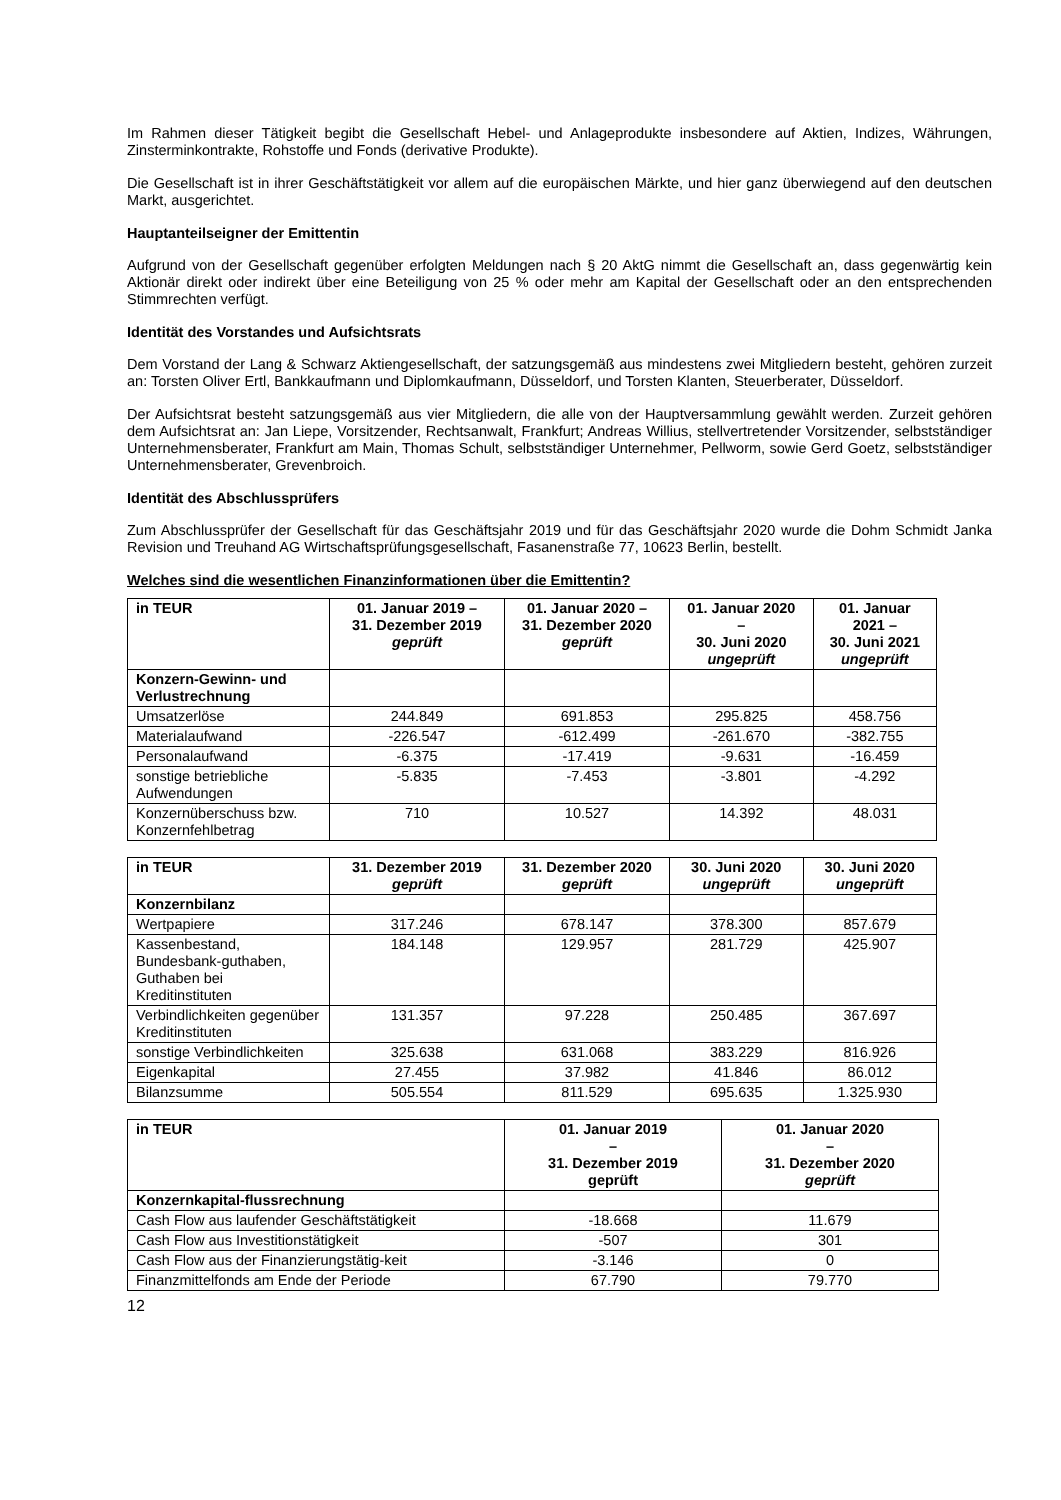Im Rahmen dieser Tätigkeit begibt die Gesellschaft Hebel- und Anlageprodukte insbesondere auf Aktien, Indizes, Währungen, Zinsterminkontrakte, Rohstoffe und Fonds (derivative Produkte).
Die Gesellschaft ist in ihrer Geschäftstätigkeit vor allem auf die europäischen Märkte, und hier ganz überwiegend auf den deutschen Markt, ausgerichtet.
Hauptanteilseigner der Emittentin
Aufgrund von der Gesellschaft gegenüber erfolgten Meldungen nach § 20 AktG nimmt die Gesellschaft an, dass gegenwärtig kein Aktionär direkt oder indirekt über eine Beteiligung von 25 % oder mehr am Kapital der Gesellschaft oder an den entsprechenden Stimmrechten verfügt.
Identität des Vorstandes und Aufsichtsrats
Dem Vorstand der Lang & Schwarz Aktiengesellschaft, der satzungsgemäß aus mindestens zwei Mitgliedern besteht, gehören zurzeit an: Torsten Oliver Ertl, Bankkaufmann und Diplomkaufmann, Düsseldorf, und Torsten Klanten, Steuerberater, Düsseldorf.
Der Aufsichtsrat besteht satzungsgemäß aus vier Mitgliedern, die alle von der Hauptversammlung gewählt werden. Zurzeit gehören dem Aufsichtsrat an: Jan Liepe, Vorsitzender, Rechtsanwalt, Frankfurt; Andreas Willius, stellvertretender Vorsitzender, selbstständiger Unternehmensberater, Frankfurt am Main, Thomas Schult, selbstständiger Unternehmer, Pellworm, sowie Gerd Goetz, selbstständiger Unternehmensberater, Grevenbroich.
Identität des Abschlussprüfers
Zum Abschlussprüfer der Gesellschaft für das Geschäftsjahr 2019 und für das Geschäftsjahr 2020 wurde die Dohm Schmidt Janka Revision und Treuhand AG Wirtschaftsprüfungsgesellschaft, Fasanenstraße 77, 10623 Berlin, bestellt.
Welches sind die wesentlichen Finanzinformationen über die Emittentin?
| in TEUR | 01. Januar 2019 – 31. Dezember 2019 geprüft | 01. Januar 2020 – 31. Dezember 2020 geprüft | 01. Januar 2020 – 30. Juni 2020 ungeprüft | 01. Januar 2021 – 30. Juni 2021 ungeprüft |
| Konzern-Gewinn- und Verlustrechnung | | | | |
| Umsatzerlöse | 244.849 | 691.853 | 295.825 | 458.756 |
| Materialaufwand | -226.547 | -612.499 | -261.670 | -382.755 |
| Personalaufwand | -6.375 | -17.419 | -9.631 | -16.459 |
| sonstige betriebliche Aufwendungen | -5.835 | -7.453 | -3.801 | -4.292 |
| Konzernüberschuss bzw. Konzernfehlbetrag | 710 | 10.527 | 14.392 | 48.031 |
| in TEUR | 31. Dezember 2019 geprüft | 31. Dezember 2020 geprüft | 30. Juni 2020 ungeprüft | 30. Juni 2020 ungeprüft |
| Konzernbilanz | | | | |
| Wertpapiere | 317.246 | 678.147 | 378.300 | 857.679 |
| Kassenbestand, Bundesbank-guthaben, Guthaben bei Kreditinstituten | 184.148 | 129.957 | 281.729 | 425.907 |
| Verbindlichkeiten gegenüber Kreditinstituten | 131.357 | 97.228 | 250.485 | 367.697 |
| sonstige Verbindlichkeiten | 325.638 | 631.068 | 383.229 | 816.926 |
| Eigenkapital | 27.455 | 37.982 | 41.846 | 86.012 |
| Bilanzsumme | 505.554 | 811.529 | 695.635 | 1.325.930 |
| in TEUR | 01. Januar 2019 – 31. Dezember 2019 geprüft | 01. Januar 2020 – 31. Dezember 2020 geprüft |
| Konzernkapital-flussrechnung | | |
| Cash Flow aus laufender Geschäftstätigkeit | -18.668 | 11.679 |
| Cash Flow aus Investitionstätigkeit | -507 | 301 |
| Cash Flow aus der Finanzierungstätig-keit | -3.146 | 0 |
| Finanzmittelfonds am Ende der Periode | 67.790 | 79.770 |
12